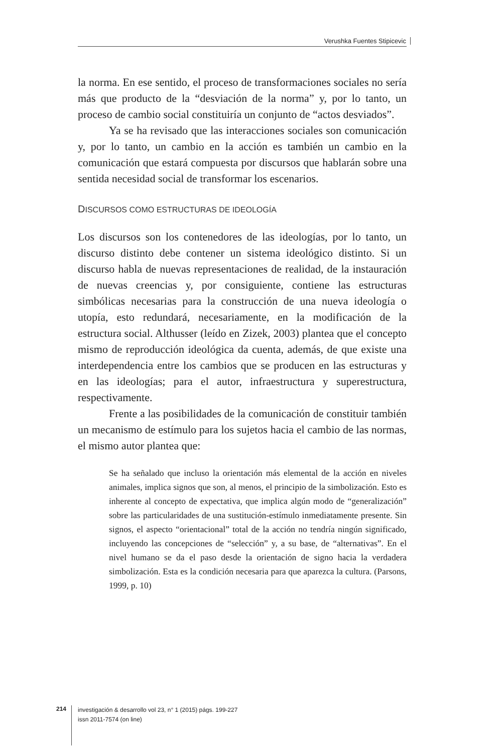Verushka Fuentes Stipicevic
la norma. En ese sentido, el proceso de transformaciones sociales no sería más que producto de la “desviación de la norma” y, por lo tanto, un proceso de cambio social constituiría un conjunto de “actos desviados”.
Ya se ha revisado que las interacciones sociales son comunicación y, por lo tanto, un cambio en la acción es también un cambio en la comunicación que estará compuesta por discursos que hablarán sobre una sentida necesidad social de transformar los escenarios.
DISCURSOS COMO ESTRUCTURAS DE IDEOLOGÍA
Los discursos son los contenedores de las ideologías, por lo tanto, un discurso distinto debe contener un sistema ideológico distinto. Si un discurso habla de nuevas representaciones de realidad, de la instauración de nuevas creencias y, por consiguiente, contiene las estructuras simbólicas necesarias para la construcción de una nueva ideología o utopía, esto redundará, necesariamente, en la modificación de la estructura social. Althusser (leído en Zizek, 2003) plantea que el concepto mismo de reproducción ideológica da cuenta, además, de que existe una interdependencia entre los cambios que se producen en las estructuras y en las ideologías; para el autor, infraestructura y superestructura, respectivamente.
Frente a las posibilidades de la comunicación de constituir también un mecanismo de estímulo para los sujetos hacia el cambio de las normas, el mismo autor plantea que:
Se ha señalado que incluso la orientación más elemental de la acción en niveles animales, implica signos que son, al menos, el principio de la simbolización. Esto es inherente al concepto de expectativa, que implica algún modo de “generalización” sobre las particularidades de una sustitución-estímulo inmediatamente presente. Sin signos, el aspecto “orientacional” total de la acción no tendría ningún significado, incluyendo las concepciones de “selección” y, a su base, de “alternativas”. En el nivel humano se da el paso desde la orientación de signo hacia la verdadera simbolización. Esta es la condición necesaria para que aparezca la cultura. (Parsons, 1999, p. 10)
214
investigación & desarrollo vol 23, n° 1 (2015) págs. 199-227
issn 2011-7574 (on line)